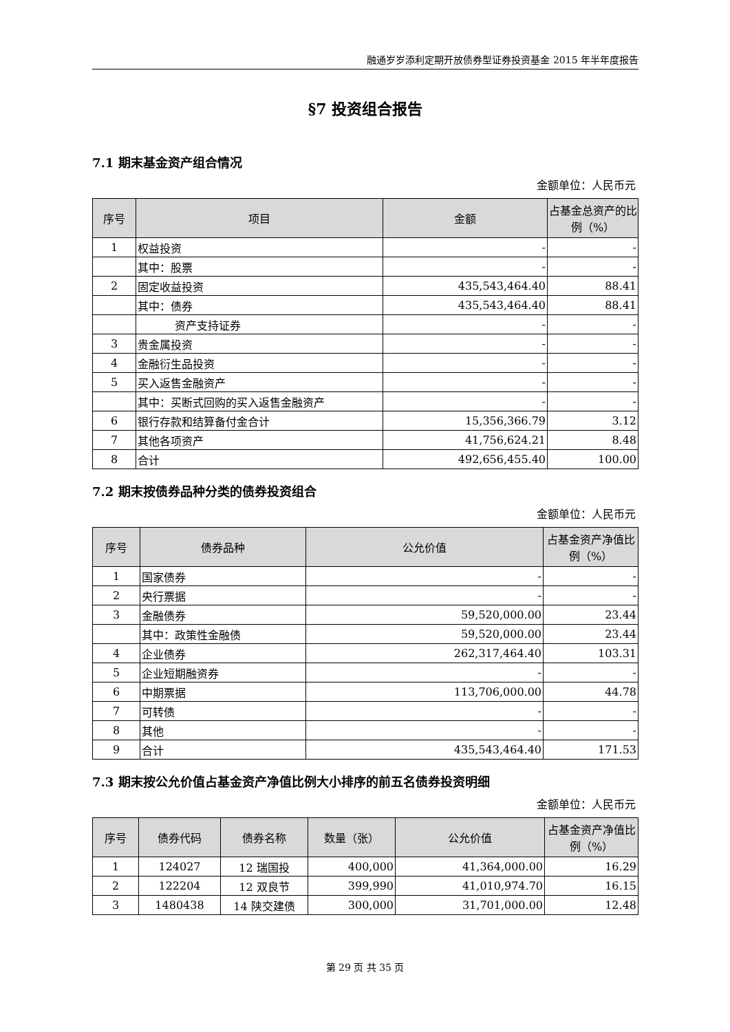融通岁岁添利定期开放债券型证券投资基金 2015 年半年度报告
§7 投资组合报告
7.1 期末基金资产组合情况
金额单位：人民币元
| 序号 | 项目 | 金额 | 占基金总资产的比例（%） |
| --- | --- | --- | --- |
| 1 | 权益投资 | - | - |
| | 其中：股票 | - | - |
| 2 | 固定收益投资 | 435,543,464.40 | 88.41 |
| | 其中：债券 | 435,543,464.40 | 88.41 |
| | 资产支持证券 | - | - |
| 3 | 贵金属投资 | - | - |
| 4 | 金融衍生品投资 | - | - |
| 5 | 买入返售金融资产 | - | - |
| | 其中：买断式回购的买入返售金融资产 | - | - |
| 6 | 银行存款和结算备付金合计 | 15,356,366.79 | 3.12 |
| 7 | 其他各项资产 | 41,756,624.21 | 8.48 |
| 8 | 合计 | 492,656,455.40 | 100.00 |
7.2 期末按债券品种分类的债券投资组合
金额单位：人民币元
| 序号 | 债券品种 | 公允价值 | 占基金资产净值比例（%） |
| --- | --- | --- | --- |
| 1 | 国家债券 | - | - |
| 2 | 央行票据 | - | - |
| 3 | 金融债券 | 59,520,000.00 | 23.44 |
| | 其中：政策性金融债 | 59,520,000.00 | 23.44 |
| 4 | 企业债券 | 262,317,464.40 | 103.31 |
| 5 | 企业短期融资券 | - | - |
| 6 | 中期票据 | 113,706,000.00 | 44.78 |
| 7 | 可转债 | - | - |
| 8 | 其他 | - | - |
| 9 | 合计 | 435,543,464.40 | 171.53 |
7.3 期末按公允价值占基金资产净值比例大小排序的前五名债券投资明细
金额单位：人民币元
| 序号 | 债券代码 | 债券名称 | 数量（张） | 公允价值 | 占基金资产净值比例（%） |
| --- | --- | --- | --- | --- | --- |
| 1 | 124027 | 12 瑞国投 | 400,000 | 41,364,000.00 | 16.29 |
| 2 | 122204 | 12 双良节 | 399,990 | 41,010,974.70 | 16.15 |
| 3 | 1480438 | 14 陕交建债 | 300,000 | 31,701,000.00 | 12.48 |
第 29 页 共 35 页